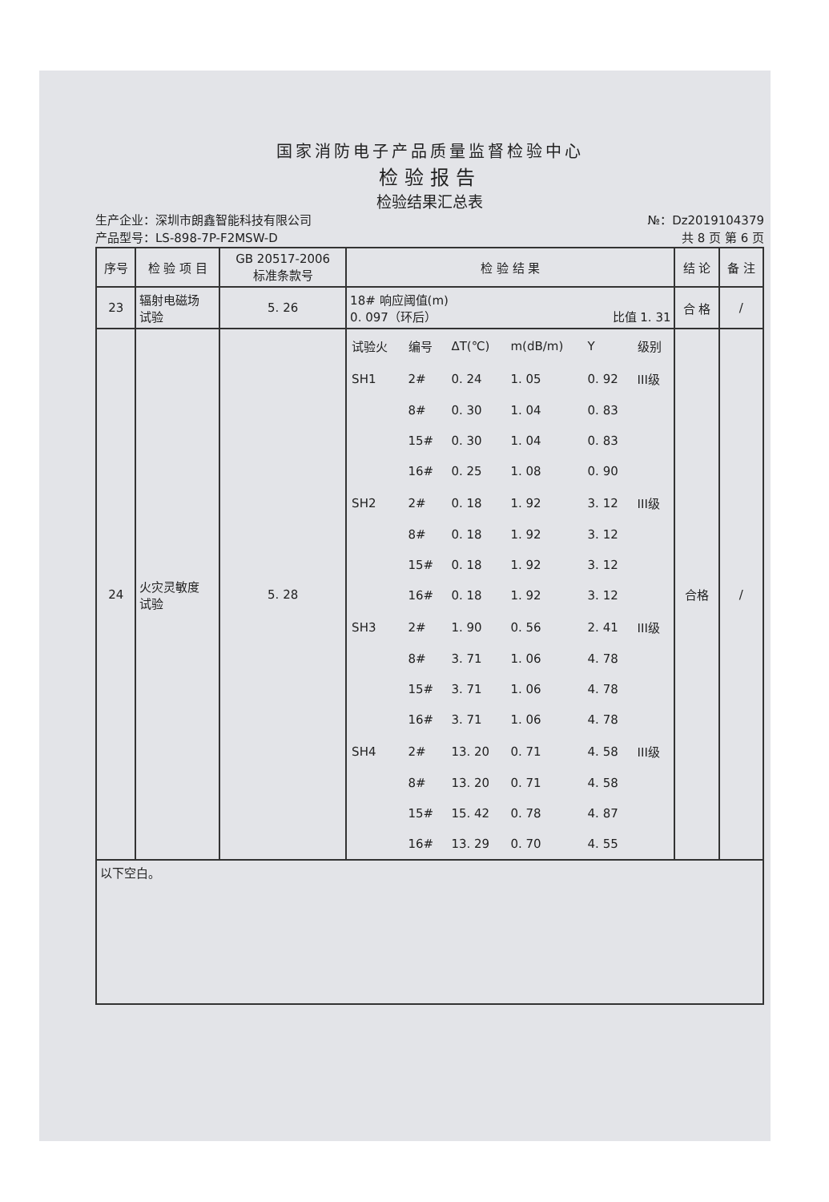国家消防电子产品质量监督检验中心
检验报告
检验结果汇总表
生产企业：深圳市朗鑫智能科技有限公司
产品型号：LS-898-7P-F2MSW-D
№：Dz2019104379
共 8 页 第 6 页
| 序号 | 检 验 项 目 | GB 20517-2006 标准条款号 | 检 验 结 果 | 结 论 | 备 注 |
| --- | --- | --- | --- | --- | --- |
| 23 | 辐射电磁场 试验 | 5. 26 | 18# 响应阈值(m) 0. 097（环后） 比值 1. 31 | 合 格 | / |
| 24 | 火灾灵敏度 试验 | 5. 28 | / 试验火 / 编号 / ΔT(℃) / m(dB/m) / Y / 级别 / / SH1 / 2# / 0. 24 / 1. 05 / 0. 92 / III级 / / / 8# / 0. 30 / 1. 04 / 0. 83 / / / / 15# / 0. 30 / 1. 04 / 0. 83 / / / / 16# / 0. 25 / 1. 08 / 0. 90 / / / SH2 / 2# / 0. 18 / 1. 92 / 3. 12 / III级 / / / 8# / 0. 18 / 1. 92 / 3. 12 / / / / 15# / 0. 18 / 1. 92 / 3. 12 / / / / 16# / 0. 18 / 1. 92 / 3. 12 / / / SH3 / 2# / 1. 90 / 0. 56 / 2. 41 / III级 / / / 8# / 3. 71 / 1. 06 / 4. 78 / / / / 15# / 3. 71 / 1. 06 / 4. 78 / / / / 16# / 3. 71 / 1. 06 / 4. 78 / / / SH4 / 2# / 13. 20 / 0. 71 / 4. 58 / III级 / / / 8# / 13. 20 / 0. 71 / 4. 58 / / / / 15# / 15. 42 / 0. 78 / 4. 87 / / / / 16# / 13. 29 / 0. 70 / 4. 55 / / | 合格 | / |
| 以下空白。 | | | | | |